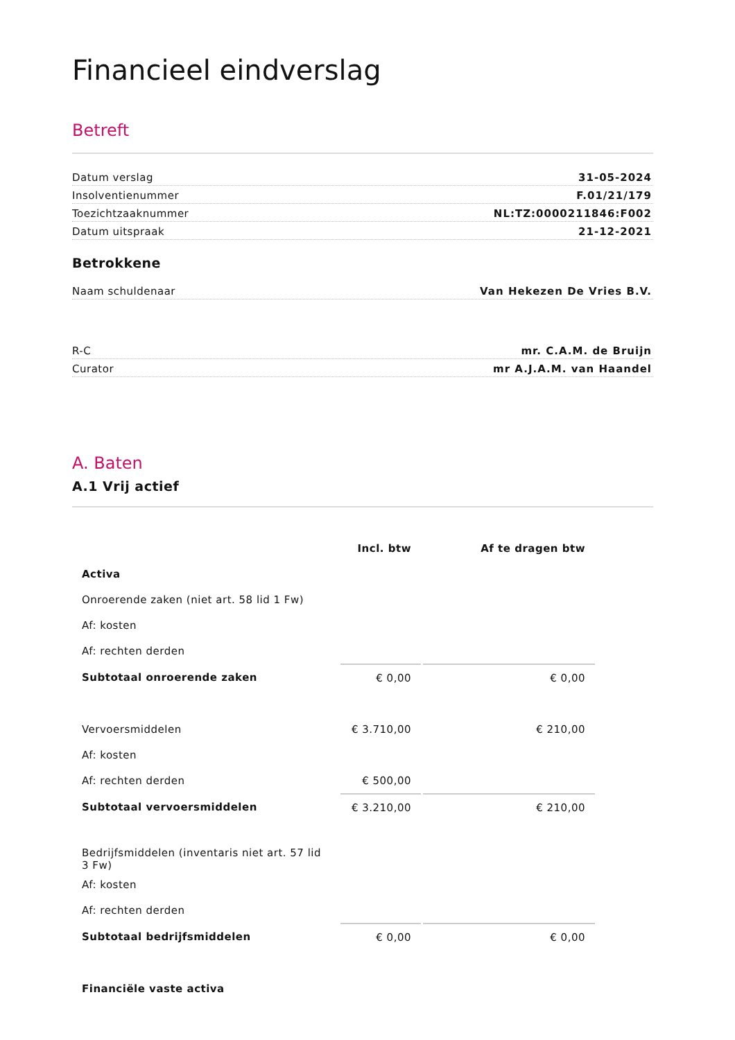Financieel eindverslag
Betreft
Datum verslag 31-05-2024
Insolventienummer F.01/21/179
Toezichtzaaknummer NL:TZ:0000211846:F002
Datum uitspraak 21-12-2021
Betrokkene
Naam schuldenaar Van Hekezen De Vries B.V.
R-C mr. C.A.M. de Bruijn
Curator mr A.J.A.M. van Haandel
A. Baten
A.1 Vrij actief
| | Incl. btw | Af te dragen btw |
| --- | --- | --- |
| Activa | | |
| Onroerende zaken (niet art. 58 lid 1 Fw) | | |
| Af: kosten | | |
| Af: rechten derden | | |
| Subtotaal onroerende zaken | € 0,00 | € 0,00 |
| Vervoersmiddelen | € 3.710,00 | € 210,00 |
| Af: kosten | | |
| Af: rechten derden | € 500,00 | |
| Subtotaal vervoersmiddelen | € 3.210,00 | € 210,00 |
| Bedrijfsmiddelen (inventaris niet art. 57 lid 3 Fw) | | |
| Af: kosten | | |
| Af: rechten derden | | |
| Subtotaal bedrijfsmiddelen | € 0,00 | € 0,00 |
| Financiële vaste activa | | |